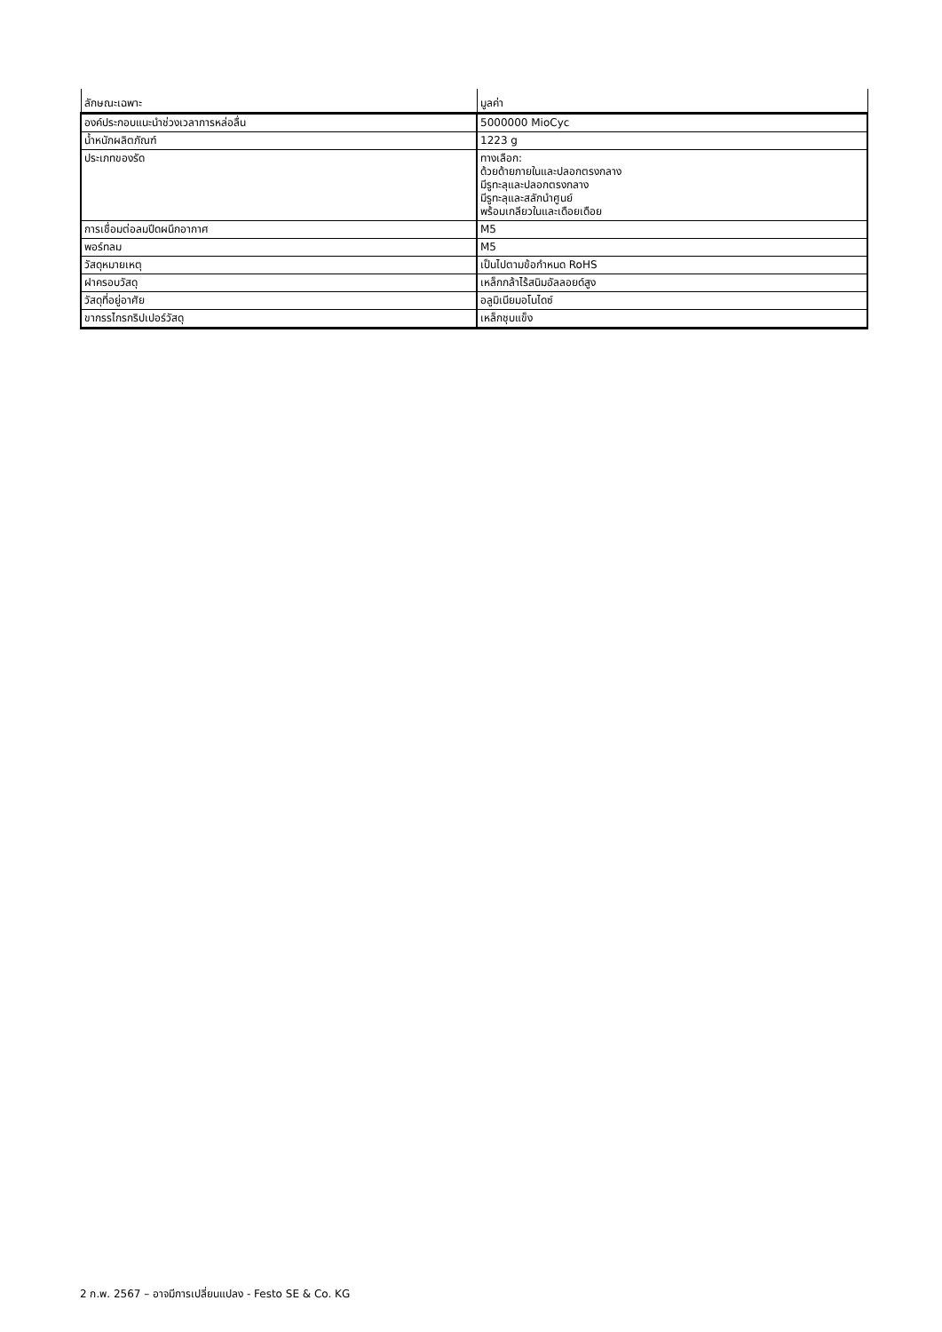| ลักษณะเฉพาะ | มูลค่า |
| --- | --- |
| องค์ประกอบแนะนำช่วงเวลาการหล่อลื่น | 5000000 MioCyc |
| น้ำหนักผลิตภัณฑ์ | 1223 g |
| ประเภทของรัด | ทางเลือก: ด้วยด้ายภายในและปลอกตรงกลาง มีรูทะลุและปลอกตรงกลาง มีรูทะลุและสลักนำศูนย์ พร้อมเกลียวในและเดือยเดือย |
| การเชื่อมต่อลมปีดผนึกอากาศ | M5 |
| พอร์ทลม | M5 |
| วัสดุหมายเหตุ | เป็นไปตามข้อกำหนด RoHS |
| ฝาครอบวัสดุ | เหล็กกล้าไร้สนิมอัลลอยด์สูง |
| วัสดุที่อยู่อาศัย | อลูมิเนียมอโนไดซ์ |
| ขากรรไกรกริปเปอร์วัสดุ | เหล็กชุบแข็ง |
2 ก.พ. 2567 – อาจมีการเปลี่ยนแปลง - Festo SE & Co. KG